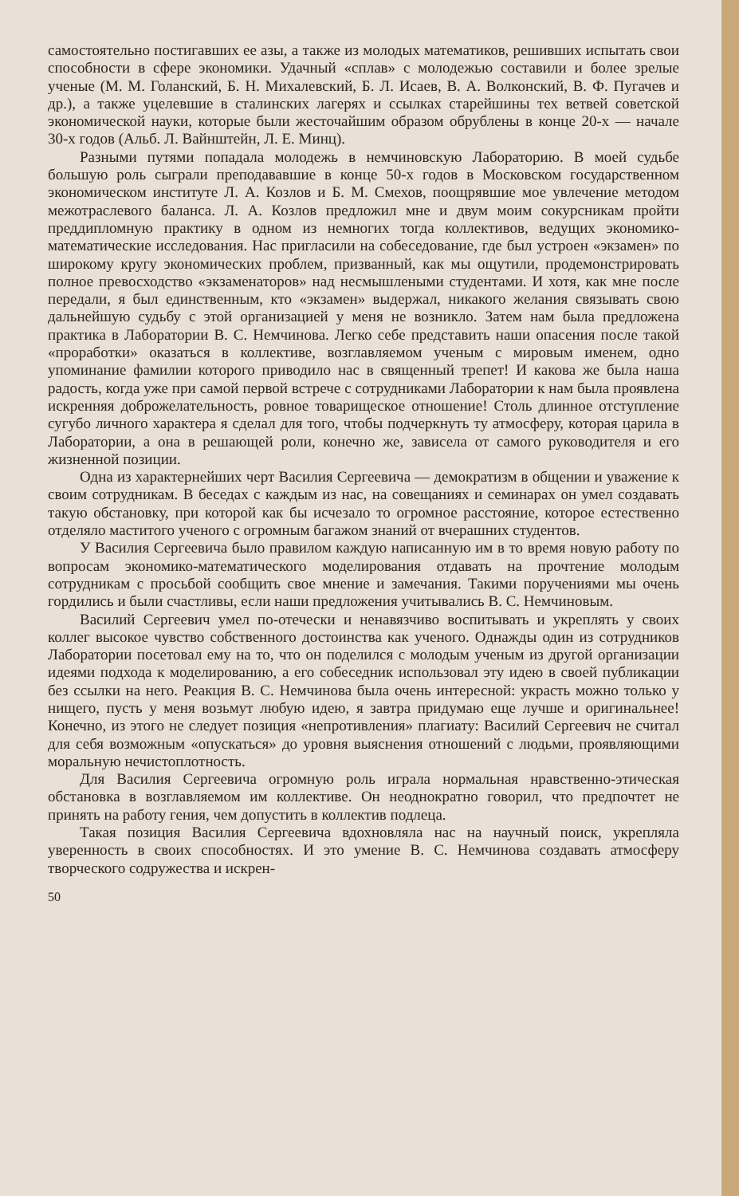самостоятельно постигавших ее азы, а также из молодых математиков, решивших испытать свои способности в сфере экономики. Удачный «сплав» с молодежью составили и более зрелые ученые (М. М. Голанский, Б. Н. Михалевский, Б. Л. Исаев, В. А. Волконский, В. Ф. Пугачев и др.), а также уцелевшие в сталинских лагерях и ссылках старейшины тех ветвей советской экономической науки, которые были жесточайшим образом обрублены в конце 20-х — начале 30-х годов (Альб. Л. Вайнштейн, Л. Е. Минц).
Разными путями попадала молодежь в немчиновскую Лабораторию. В моей судьбе большую роль сыграли преподававшие в конце 50-х годов в Московском государственном экономическом институте Л. А. Козлов и Б. М. Смехов, поощрявшие мое увлечение методом межотраслевого баланса. Л. А. Козлов предложил мне и двум моим сокурсникам пройти преддипломную практику в одном из немногих тогда коллективов, ведущих экономико-математические исследования. Нас пригласили на собеседование, где был устроен «экзамен» по широкому кругу экономических проблем, призванный, как мы ощутили, продемонстрировать полное превосходство «экзаменаторов» над несмышлеными студентами. И хотя, как мне после передали, я был единственным, кто «экзамен» выдержал, никакого желания связывать свою дальнейшую судьбу с этой организацией у меня не возникло. Затем нам была предложена практика в Лаборатории В. С. Немчинова. Легко себе представить наши опасения после такой «проработки» оказаться в коллективе, возглавляемом ученым с мировым именем, одно упоминание фамилии которого приводило нас в священный трепет! И какова же была наша радость, когда уже при самой первой встрече с сотрудниками Лаборатории к нам была проявлена искренняя доброжелательность, ровное товарищеское отношение! Столь длинное отступление сугубо личного характера я сделал для того, чтобы подчеркнуть ту атмосферу, которая царила в Лаборатории, а она в решающей роли, конечно же, зависела от самого руководителя и его жизненной позиции.
Одна из характернейших черт Василия Сергеевича — демократизм в общении и уважение к своим сотрудникам. В беседах с каждым из нас, на совещаниях и семинарах он умел создавать такую обстановку, при которой как бы исчезало то огромное расстояние, которое естественно отделяло маститого ученого с огромным багажом знаний от вчерашних студентов.
У Василия Сергеевича было правилом каждую написанную им в то время новую работу по вопросам экономико-математического моделирования отдавать на прочтение молодым сотрудникам с просьбой сообщить свое мнение и замечания. Такими поручениями мы очень гордились и были счастливы, если наши предложения учитывались В. С. Немчиновым.
Василий Сергеевич умел по-отечески и ненавязчиво воспитывать и укреплять у своих коллег высокое чувство собственного достоинства как ученого. Однажды один из сотрудников Лаборатории посетовал ему на то, что он поделился с молодым ученым из другой организации идеями подхода к моделированию, а его собеседник использовал эту идею в своей публикации без ссылки на него. Реакция В. С. Немчинова была очень интересной: украсть можно только у нищего, пусть у меня возьмут любую идею, я завтра придумаю еще лучше и оригинальнее! Конечно, из этого не следует позиция «непротивления» плагиату: Василий Сергеевич не считал для себя возможным «опускаться» до уровня выяснения отношений с людьми, проявляющими моральную нечистоплотность.
Для Василия Сергеевича огромную роль играла нормальная нравственно-этическая обстановка в возглавляемом им коллективе. Он неоднократно говорил, что предпочтет не принять на работу гения, чем допустить в коллектив подлеца.
Такая позиция Василия Сергеевича вдохновляла нас на научный поиск, укрепляла уверенность в своих способностях. И это умение В. С. Немчинова создавать атмосферу творческого содружества и искрен-
50